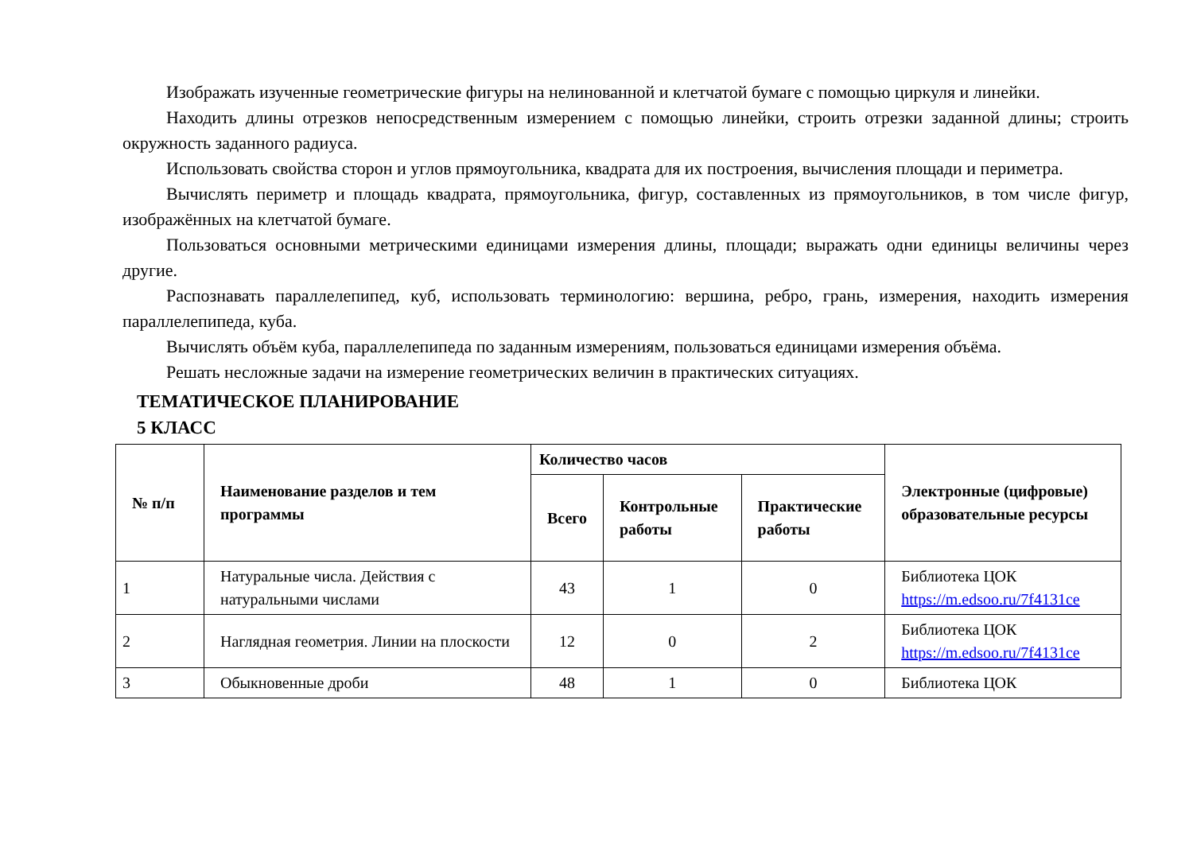Изображать изученные геометрические фигуры на нелинованной и клетчатой бумаге с помощью циркуля и линейки.
Находить длины отрезков непосредственным измерением с помощью линейки, строить отрезки заданной длины; строить окружность заданного радиуса.
Использовать свойства сторон и углов прямоугольника, квадрата для их построения, вычисления площади и периметра.
Вычислять периметр и площадь квадрата, прямоугольника, фигур, составленных из прямоугольников, в том числе фигур, изображённых на клетчатой бумаге.
Пользоваться основными метрическими единицами измерения длины, площади; выражать одни единицы величины через другие.
Распознавать параллелепипед, куб, использовать терминологию: вершина, ребро, грань, измерения, находить измерения параллелепипеда, куба.
Вычислять объём куба, параллелепипеда по заданным измерениям, пользоваться единицами измерения объёма.
Решать несложные задачи на измерение геометрических величин в практических ситуациях.
ТЕМАТИЧЕСКОЕ ПЛАНИРОВАНИЕ
5 КЛАСС
| № п/п | Наименование разделов и тем программы | Количество часов | | | Электронные (цифровые) образовательные ресурсы |
| --- | --- | --- | --- | --- | --- |
| | | Всего | Контрольные работы | Практические работы | |
| 1 | Натуральные числа. Действия с натуральными числами | 43 | 1 | 0 | Библиотека ЦОК https://m.edsoo.ru/7f4131ce |
| 2 | Наглядная геометрия. Линии на плоскости | 12 | 0 | 2 | Библиотека ЦОК https://m.edsoo.ru/7f4131ce |
| 3 | Обыкновенные дроби | 48 | 1 | 0 | Библиотека ЦОК |